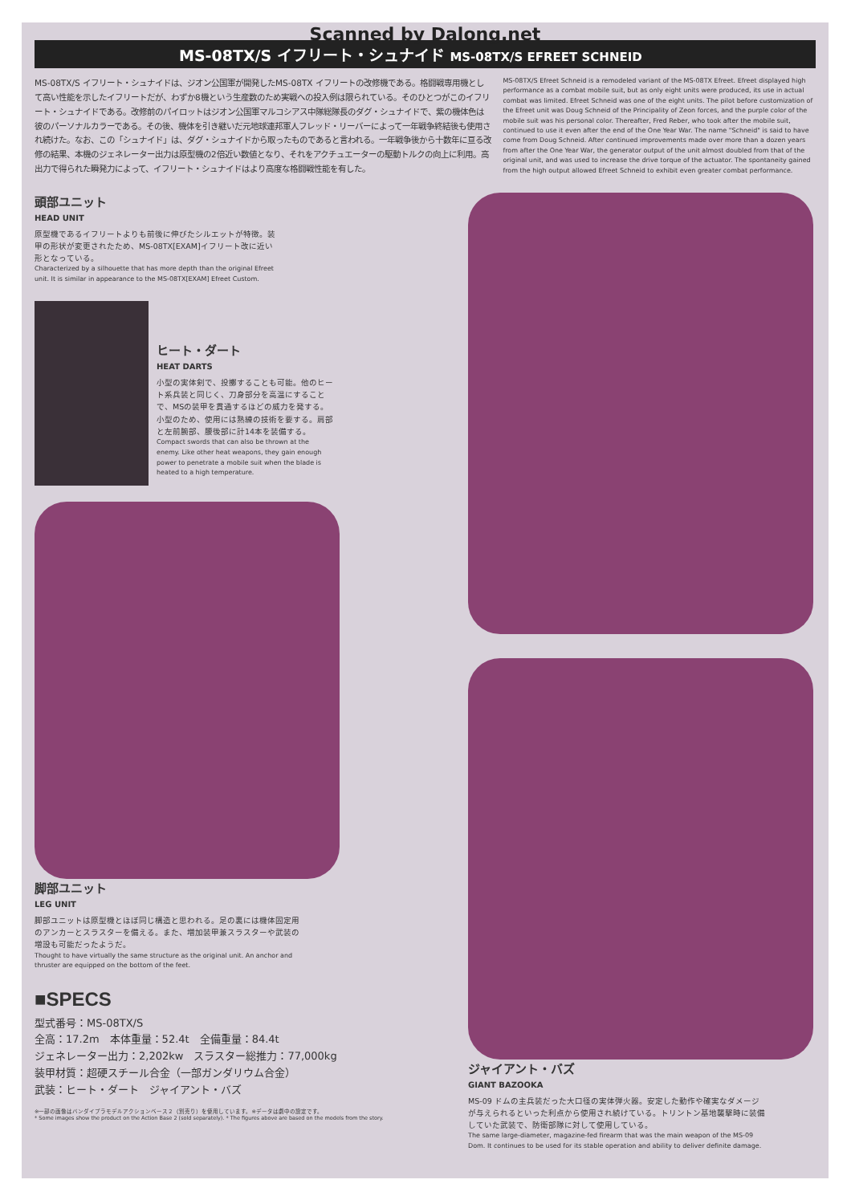Scanned by Dalong.net
MS-08TX/S イフリート・シュナイド MS-08TX/S EFREET SCHNEID
MS-08TX/S イフリート・シュナイドは、ジオン公国軍が開発したMS-08TX イフリートの改修機である。格闘戦専用機として高い性能を示したイフリートだが、わずか8機という生産数のため実戦への投入例は限られている。そのひとつがこのイフリート・シュナイドである。改修前のパイロットはジオン公国軍マルコシアス中隊総隊長のダグ・シュナイドで、紫の機体色は彼のパーソナルカラーである。その後、機体を引き継いだ元地球連邦軍人フレッド・リーバーによって一年戦争終結後も使用され続けた。なお、この「シュナイド」は、ダグ・シュナイドから取ったものであると言われる。一年戦争後から十数年に亘る改修の結果、本機のジェネレーター出力は原型機の2倍近い数値となり、それをアクチュエーターの駆動トルクの向上に利用。高出力で得られた瞬発力によって、イフリート・シュナイドはより高度な格闘戦性能を有した。
MS-08TX/S Efreet Schneid is a remodeled variant of the MS-08TX Efreet. Efreet displayed high performance as a combat mobile suit, but as only eight units were produced, its use in actual combat was limited. Efreet Schneid was one of the eight units. The pilot before customization of the Efreet unit was Doug Schneid of the Principality of Zeon forces, and the purple color of the mobile suit was his personal color. Thereafter, Fred Reber, who took after the mobile suit, continued to use it even after the end of the One Year War. The name "Schneid" is said to have come from Doug Schneid. After continued improvements made over more than a dozen years from after the One Year War, the generator output of the unit almost doubled from that of the original unit, and was used to increase the drive torque of the actuator. The spontaneity gained from the high output allowed Efreet Schneid to exhibit even greater combat performance.
頭部ユニット
HEAD UNIT
原型機であるイフリートよりも前後に伸びたシルエットが特徴。装甲の形状が変更されたため、MS-08TX[EXAM]イフリート改に近い形となっている。
Characterized by a silhouette that has more depth than the original Efreet unit. It is similar in appearance to the MS-08TX[EXAM] Efreet Custom.
ヒート・ダート
HEAT DARTS
小型の実体剣で、投擲することも可能。他のヒート系兵装と同じく、刀身部分を高温にすることで、MSの装甲を貫通するほどの威力を発する。小型のため、使用には熟練の技術を要する。肩部と左前腕部、腰後部に計14本を装備する。
Compact swords that can also be thrown at the enemy. Like other heat weapons, they gain enough power to penetrate a mobile suit when the blade is heated to a high temperature.
脚部ユニット
LEG UNIT
脚部ユニットは原型機とほぼ同じ構造と思われる。足の裏には機体固定用のアンカーとスラスターを備える。また、増加装甲兼スラスターや武装の増設も可能だったようだ。
Thought to have virtually the same structure as the original unit. An anchor and thruster are equipped on the bottom of the feet.
■SPECS
型式番号：MS-08TX/S
全高：17.2m　本体重量：52.4t　全備重量：84.4t
ジェネレーター出力：2,202kw　スラスター総推力：77,000kg
装甲材質：超硬スチール合金（一部ガンダリウム合金）
武装：ヒート・ダート　ジャイアント・バズ
※一部の画像はバンダイプラモデルアクションベース２（別売り）を使用しています。※データは劇中の設定です。
* Some images show the product on the Action Base 2 (sold separately). * The figures above are based on the models from the story.
ジャイアント・バズ
GIANT BAZOOKA
MS-09 ドムの主兵装だった大口径の実体弾火器。安定した動作や確実なダメージが与えられるといった利点から使用され続けている。トリントン基地襲撃時に装備していた武装で、防衛部隊に対して使用している。
The same large-diameter, magazine-fed firearm that was the main weapon of the MS-09 Dom. It continues to be used for its stable operation and ability to deliver definite damage.